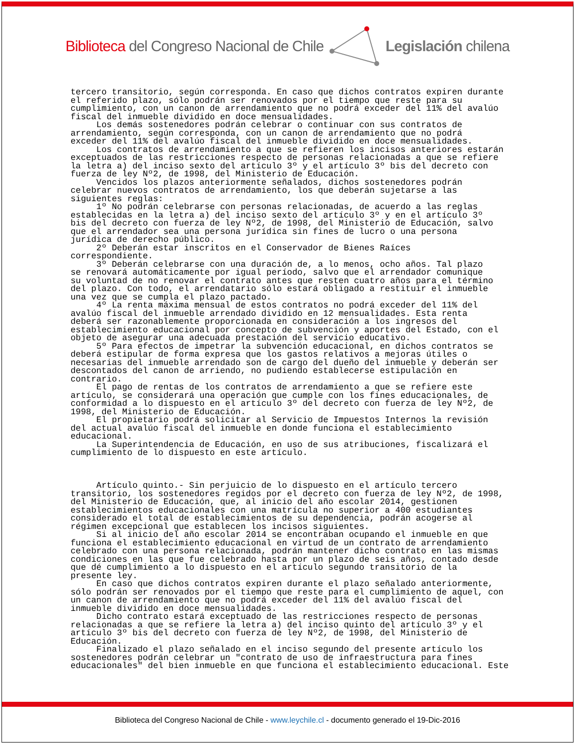Biblioteca del Congreso Nacional de Chile Legislación chilena
tercero transitorio, según corresponda. En caso que dichos contratos expiren durante el referido plazo, sólo podrán ser renovados por el tiempo que reste para su cumplimiento, con un canon de arrendamiento que no podrá exceder del 11% del avalúo fiscal del inmueble dividido en doce mensualidades. Los demás sostenedores podrán celebrar o continuar con sus contratos de arrendamiento, según corresponda, con un canon de arrendamiento que no podrá exceder del 11% del avalúo fiscal del inmueble dividido en doce mensualidades. Los contratos de arrendamiento a que se refieren los incisos anteriores estarán exceptuados de las restricciones respecto de personas relacionadas a que se refiere la letra a) del inciso sexto del artículo 3º y el artículo 3º bis del decreto con fuerza de ley Nº2, de 1998, del Ministerio de Educación. Vencidos los plazos anteriormente señalados, dichos sostenedores podrán celebrar nuevos contratos de arrendamiento, los que deberán sujetarse a las siguientes reglas: 1º No podrán celebrarse con personas relacionadas, de acuerdo a las reglas establecidas en la letra a) del inciso sexto del artículo 3º y en el artículo 3º bis del decreto con fuerza de ley Nº2, de 1998, del Ministerio de Educación, salvo que el arrendador sea una persona jurídica sin fines de lucro o una persona jurídica de derecho público. 2º Deberán estar inscritos en el Conservador de Bienes Raíces correspondiente. 3º Deberán celebrarse con una duración de, a lo menos, ocho años. Tal plazo se renovará automáticamente por igual período, salvo que el arrendador comunique su voluntad de no renovar el contrato antes que resten cuatro años para el término del plazo. Con todo, el arrendatario sólo estará obligado a restituir el inmueble una vez que se cumpla el plazo pactado. 4º La renta máxima mensual de estos contratos no podrá exceder del 11% del avalúo fiscal del inmueble arrendado dividido en 12 mensualidades. Esta renta deberá ser razonablemente proporcionada en consideración a los ingresos del establecimiento educacional por concepto de subvención y aportes del Estado, con el objeto de asegurar una adecuada prestación del servicio educativo. 5º Para efectos de impetrar la subvención educacional, en dichos contratos se deberá estipular de forma expresa que los gastos relativos a mejoras útiles o necesarias del inmueble arrendado son de cargo del dueño del inmueble y deberán ser descontados del canon de arriendo, no pudiendo establecerse estipulación en contrario. El pago de rentas de los contratos de arrendamiento a que se refiere este artículo, se considerará una operación que cumple con los fines educacionales, de conformidad a lo dispuesto en el artículo 3º del decreto con fuerza de ley Nº2, de 1998, del Ministerio de Educación. El propietario podrá solicitar al Servicio de Impuestos Internos la revisión del actual avalúo fiscal del inmueble en donde funciona el establecimiento educacional. La Superintendencia de Educación, en uso de sus atribuciones, fiscalizará el cumplimiento de lo dispuesto en este artículo. Artículo quinto.- Sin perjuicio de lo dispuesto en el artículo tercero transitorio, los sostenedores regidos por el decreto con fuerza de ley Nº2, de 1998, del Ministerio de Educación, que, al inicio del año escolar 2014, gestionen establecimientos educacionales con una matrícula no superior a 400 estudiantes considerado el total de establecimientos de su dependencia, podrán acogerse al régimen excepcional que establecen los incisos siguientes. Si al inicio del año escolar 2014 se encontraban ocupando el inmueble en que funciona el establecimiento educacional en virtud de un contrato de arrendamiento celebrado con una persona relacionada, podrán mantener dicho contrato en las mismas condiciones en las que fue celebrado hasta por un plazo de seis años, contado desde que dé cumplimiento a lo dispuesto en el artículo segundo transitorio de la presente ley. En caso que dichos contratos expiren durante el plazo señalado anteriormente, sólo podrán ser renovados por el tiempo que reste para el cumplimiento de aquel, con un canon de arrendamiento que no podrá exceder del 11% del avalúo fiscal del inmueble dividido en doce mensualidades. Dicho contrato estará exceptuado de las restricciones respecto de personas relacionadas a que se refiere la letra a) del inciso quinto del artículo 3º y el artículo 3º bis del decreto con fuerza de ley Nº2, de 1998, del Ministerio de Educación. Finalizado el plazo señalado en el inciso segundo del presente artículo los sostenedores podrán celebrar un "contrato de uso de infraestructura para fines educacionales" del bien inmueble en que funciona el establecimiento educacional. Este
Biblioteca del Congreso Nacional de Chile - www.leychile.cl - documento generado el 19-Dic-2016